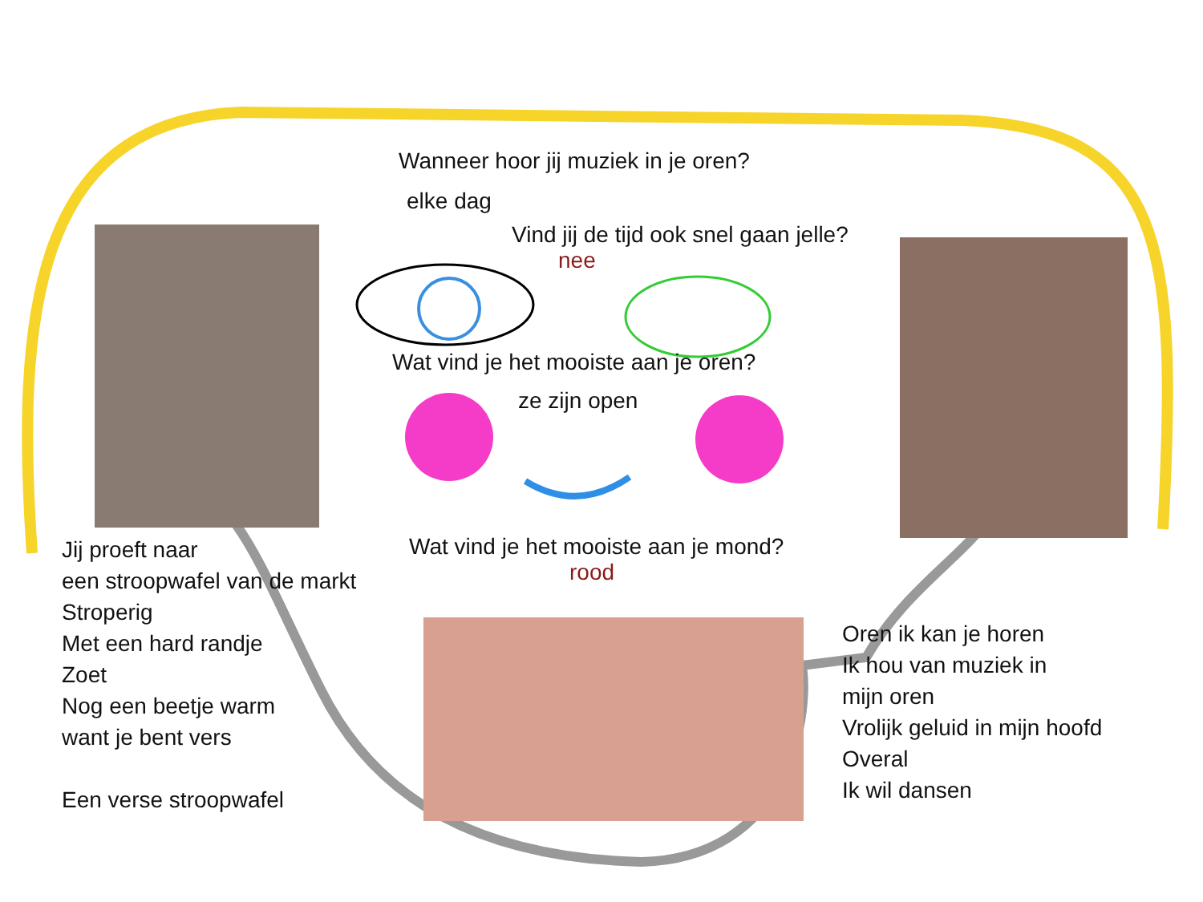Wanneer hoor jij muziek in je oren?
elke dag
Vind jij de tijd ook snel gaan jelle?
nee
Wat vind je het mooiste aan je oren?
ze zijn open
Jij proeft naar
een stroopwafel van de markt
Stroperig
Met een hard randje
Zoet
Nog een beetje warm
want je bent vers
Een verse stroopwafel
Wat vind je het mooiste aan je mond?
rood
Oren ik kan je horen
Ik hou van muziek in
mijn oren
Vrolijk geluid in mijn hoofd
Overal
Ik wil dansen